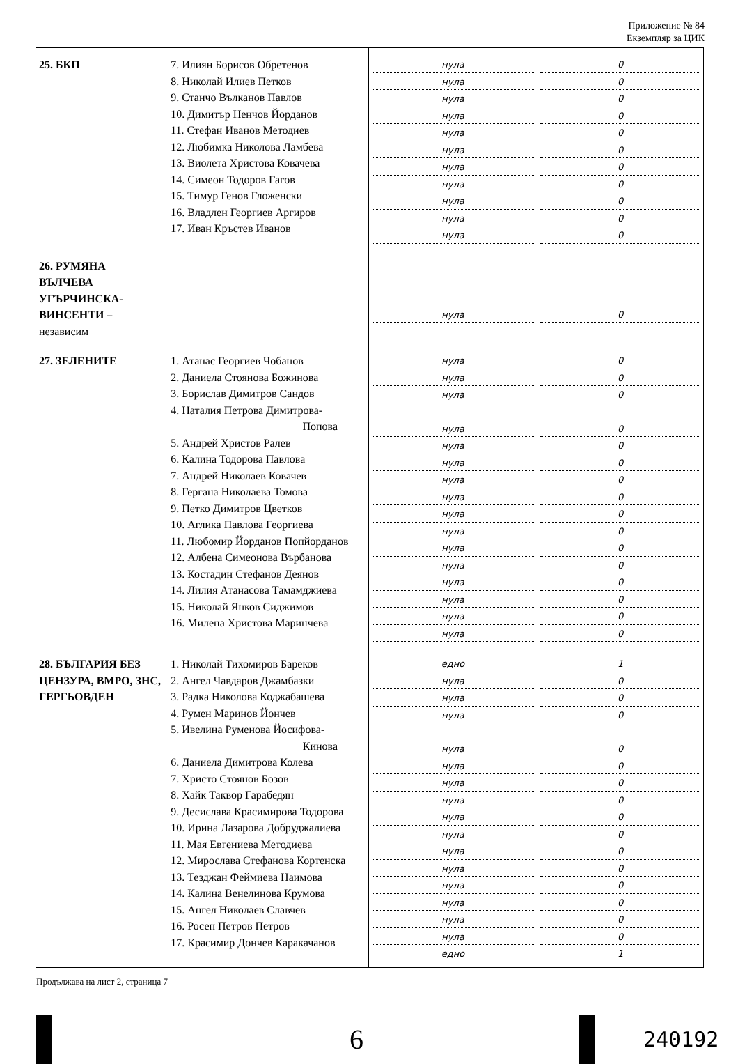Приложение № 84
Екземпляр за ЦИК
| 25. БКП | 7. Илиян Борисов Обретенов 8. Николай Илиев Петков 9. Станчо Вълканов Павлов 10. Димитър Ненчов Йорданов 11. Стефан Иванов Методиев 12. Любимка Николова Ламбева 13. Виолета Христова Ковачева 14. Симеон Тодоров Гагов 15. Тимур Генов Гложенски 16. Владлен Георгиев Аргиров 17. Иван Кръстев Иванов | нула нула нула нула нула нула нула нула нула нула нула | 0 0 0 0 0 0 0 0 0 0 0 |
| 26. РУМЯНА ВЪЛЧЕВА УГЪРЧИНСКА- ВИНСЕНТИ – независим | | нула | 0 |
| 27. ЗЕЛЕНИТЕ | 1. Атанас Георгиев Чобанов 2. Даниела Стоянова Божинова 3. Борислав Димитров Сандов 4. Наталия Петрова Димитрова- Попова 5. Андрей Христов Ралев 6. Калина Тодорова Павлова 7. Андрей Николаев Ковачев 8. Гергана Николаева Томова 9. Петко Димитров Цветков 10. Аглика Павлова Георгиева 11. Любомир Йорданов Попйорданов 12. Албена Симеонова Върбанова 13. Костадин Стефанов Деянов 14. Лилия Атанасова Тамамджиева 15. Николай Янков Сиджимов 16. Милена Христова Маринчева | нула нула нула нула нула нула нула нула нула нула нула нула нула нула нула нула | 0 0 0 0 0 0 0 0 0 0 0 0 0 0 0 0 |
| 28. БЪЛГАРИЯ БЕЗ ЦЕНЗУРА, ВМРО, ЗНС, ГЕРГЬОВДЕН | 1. Николай Тихомиров Бареков 2. Ангел Чавдаров Джамбазки 3. Радка Николова Коджабашева 4. Румен Маринов Йончев 5. Ивелина Руменова Йосифова- Кинова 6. Даниела Димитрова Колева 7. Христо Стоянов Бозов 8. Хайк Таквор Гарабедян 9. Десислава Красимирова Тодорова 10. Ирина Лазарова Добруджалиева 11. Мая Евгениева Методиева 12. Мирослава Стефанова Кортенска 13. Тезджан Феймиева Наимова 14. Калина Венелинова Крумова 15. Ангел Николаев Славчев 16. Росен Петров Петров 17. Красимир Дончев Каракачанов | едно нула нула нула нула нула нула нула нула нула нула нула нула нула нула нула едно | 1 0 0 0 0 0 0 0 0 0 0 0 0 0 0 0 1 |
Продължава на лист 2, страница 7
6
240192